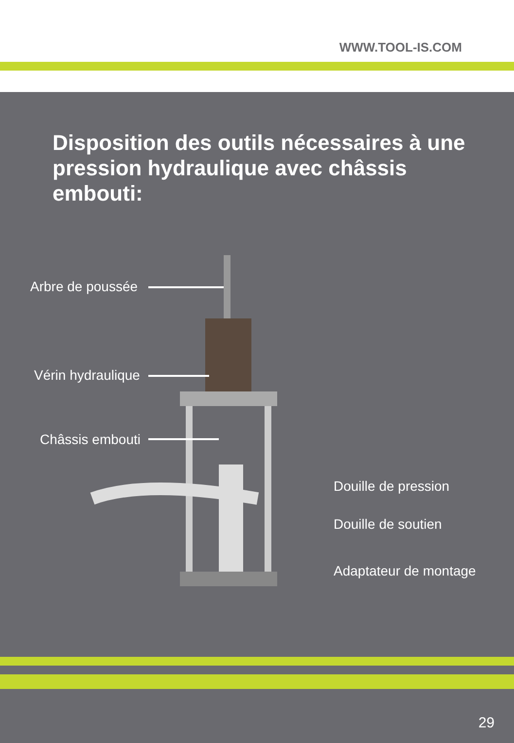WWW.TOOL-IS.COM
Disposition des outils nécessaires à une pression hydraulique avec châssis embouti:
Arbre de poussée
Vérin hydraulique
Châssis embouti
Douille de pression
Douille de soutien
Adaptateur de montage
29